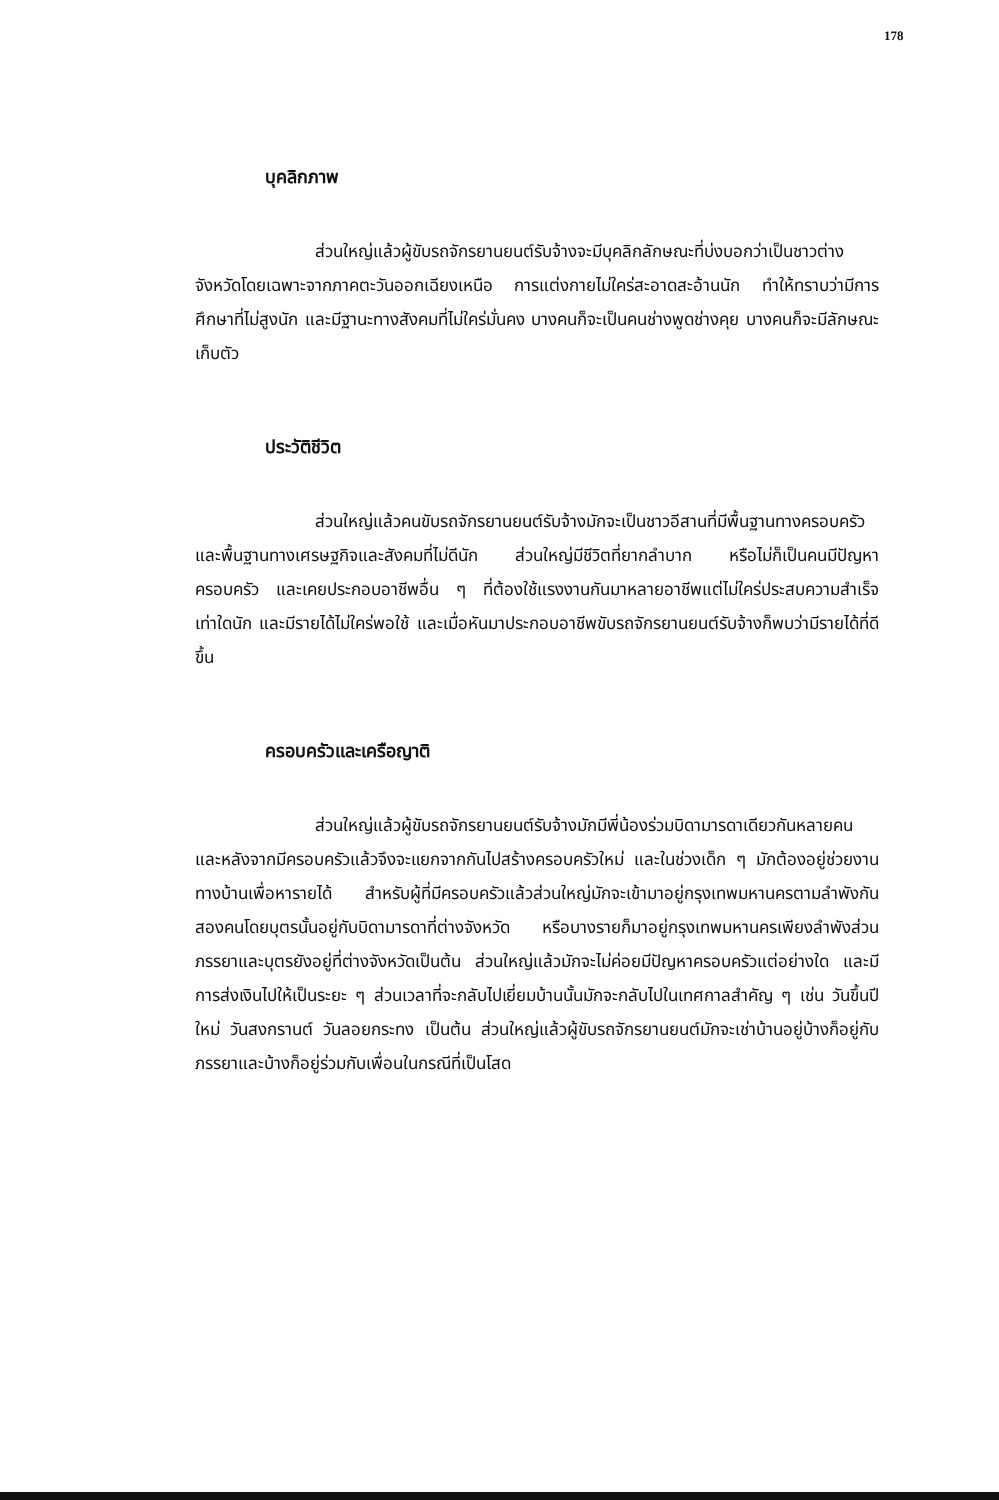178
บุคลิกภาพ
ส่วนใหญ่แล้วผู้ขับรถจักรยานยนต์รับจ้างจะมีบุคลิกลักษณะที่บ่งบอกว่าเป็นชาวต่างจังหวัดโดยเฉพาะจากภาคตะวันออกเฉียงเหนือ การแต่งกายไม่ใคร่สะอาดสะอ้านนัก ทำให้ทราบว่ามีการศึกษาที่ไม่สูงนัก และมีฐานะทางสังคมที่ไม่ใคร่มั่นคง บางคนก็จะเป็นคนช่างพูดช่างคุย บางคนก็จะมีลักษณะเก็บตัว
ประวัติชีวิต
ส่วนใหญ่แล้วคนขับรถจักรยานยนต์รับจ้างมักจะเป็นชาวอีสานที่มีพื้นฐานทางครอบครัวและพื้นฐานทางเศรษฐกิจและสังคมที่ไม่ดีนัก ส่วนใหญ่มีชีวิตที่ยากลำบาก หรือไม่ก็เป็นคนมีปัญหาครอบครัว และเคยประกอบอาชีพอื่น ๆ ที่ต้องใช้แรงงานกันมาหลายอาชีพแต่ไม่ใคร่ประสบความสำเร็จเท่าใดนัก และมีรายได้ไม่ใคร่พอใช้ และเมื่อหันมาประกอบอาชีพขับรถจักรยานยนต์รับจ้างก็พบว่ามีรายได้ที่ดีขึ้น
ครอบครัวและเครือญาติ
ส่วนใหญ่แล้วผู้ขับรถจักรยานยนต์รับจ้างมักมีพี่น้องร่วมบิดามารดาเดียวกันหลายคน และหลังจากมีครอบครัวแล้วจึงจะแยกจากกันไปสร้างครอบครัวใหม่ และในช่วงเด็ก ๆ มักต้องอยู่ช่วยงานทางบ้านเพื่อหารายได้ สำหรับผู้ที่มีครอบครัวแล้วส่วนใหญ่มักจะเข้ามาอยู่กรุงเทพมหานครตามลำพังกันสองคนโดยบุตรนั้นอยู่กับบิดามารดาที่ต่างจังหวัด หรือบางรายก็มาอยู่กรุงเทพมหานครเพียงลำพังส่วนภรรยาและบุตรยังอยู่ที่ต่างจังหวัดเป็นต้น ส่วนใหญ่แล้วมักจะไม่ค่อยมีปัญหาครอบครัวแต่อย่างใด และมีการส่งเงินไปให้เป็นระยะ ๆ ส่วนเวลาที่จะกลับไปเยี่ยมบ้านนั้นมักจะกลับไปในเทศกาลสำคัญ ๆ เช่น วันขึ้นปีใหม่ วันสงกรานต์ วันลอยกระทง เป็นต้น ส่วนใหญ่แล้วผู้ขับรถจักรยานยนต์มักจะเช่าบ้านอยู่บ้างก็อยู่กับภรรยาและบ้างก็อยู่ร่วมกับเพื่อนในกรณีที่เป็นโสด